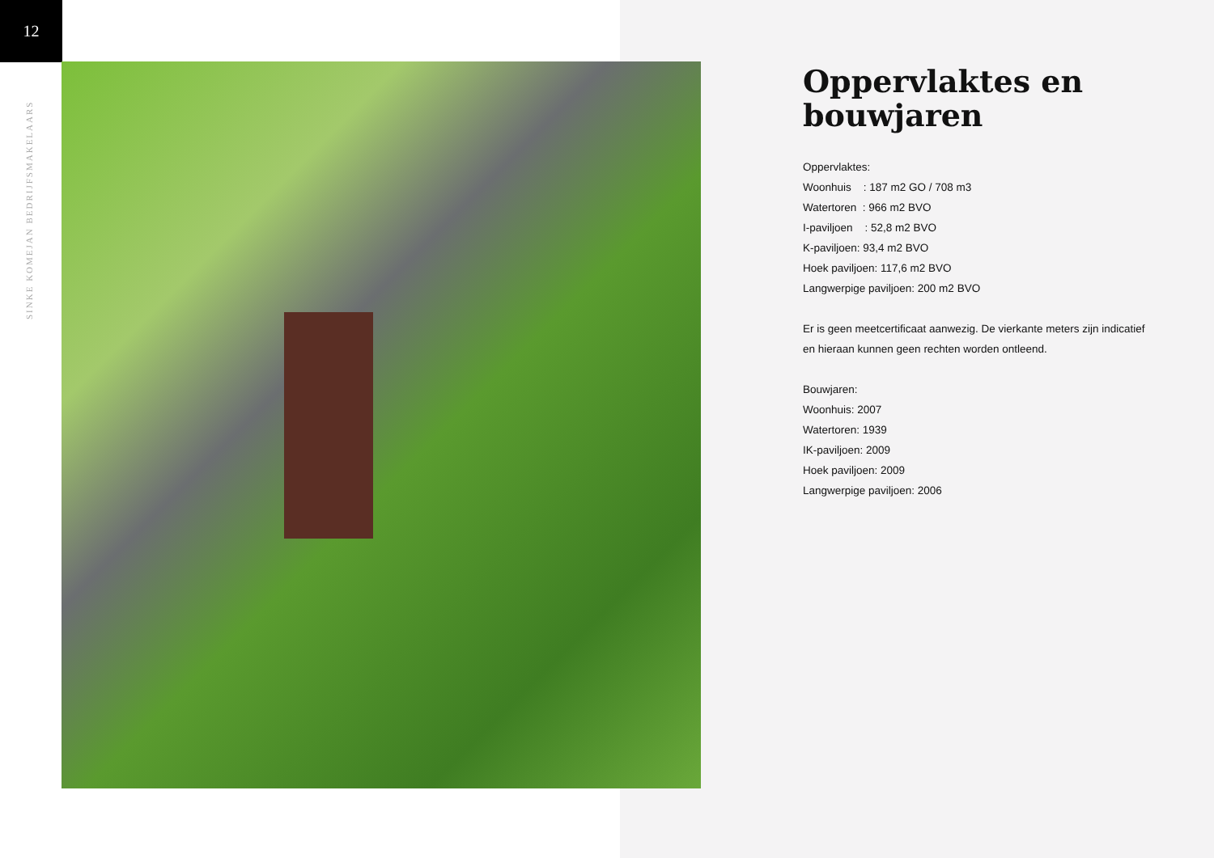12
SINKE KOMEJAN BEDRIJFSMAKELAARS
Oppervlaktes en bouwjaren
Oppervlaktes:
Woonhuis : 187 m2 GO / 708 m3
Watertoren : 966 m2 BVO
I-paviljoen : 52,8 m2 BVO
K-paviljoen: 93,4 m2 BVO
Hoek paviljoen: 117,6 m2 BVO
Langwerpige paviljoen: 200 m2 BVO
Er is geen meetcertificaat aanwezig. De vierkante meters zijn indicatief en hieraan kunnen geen rechten worden ontleend.
Bouwjaren:
Woonhuis: 2007
Watertoren: 1939
IK-paviljoen: 2009
Hoek paviljoen: 2009
Langwerpige paviljoen: 2006